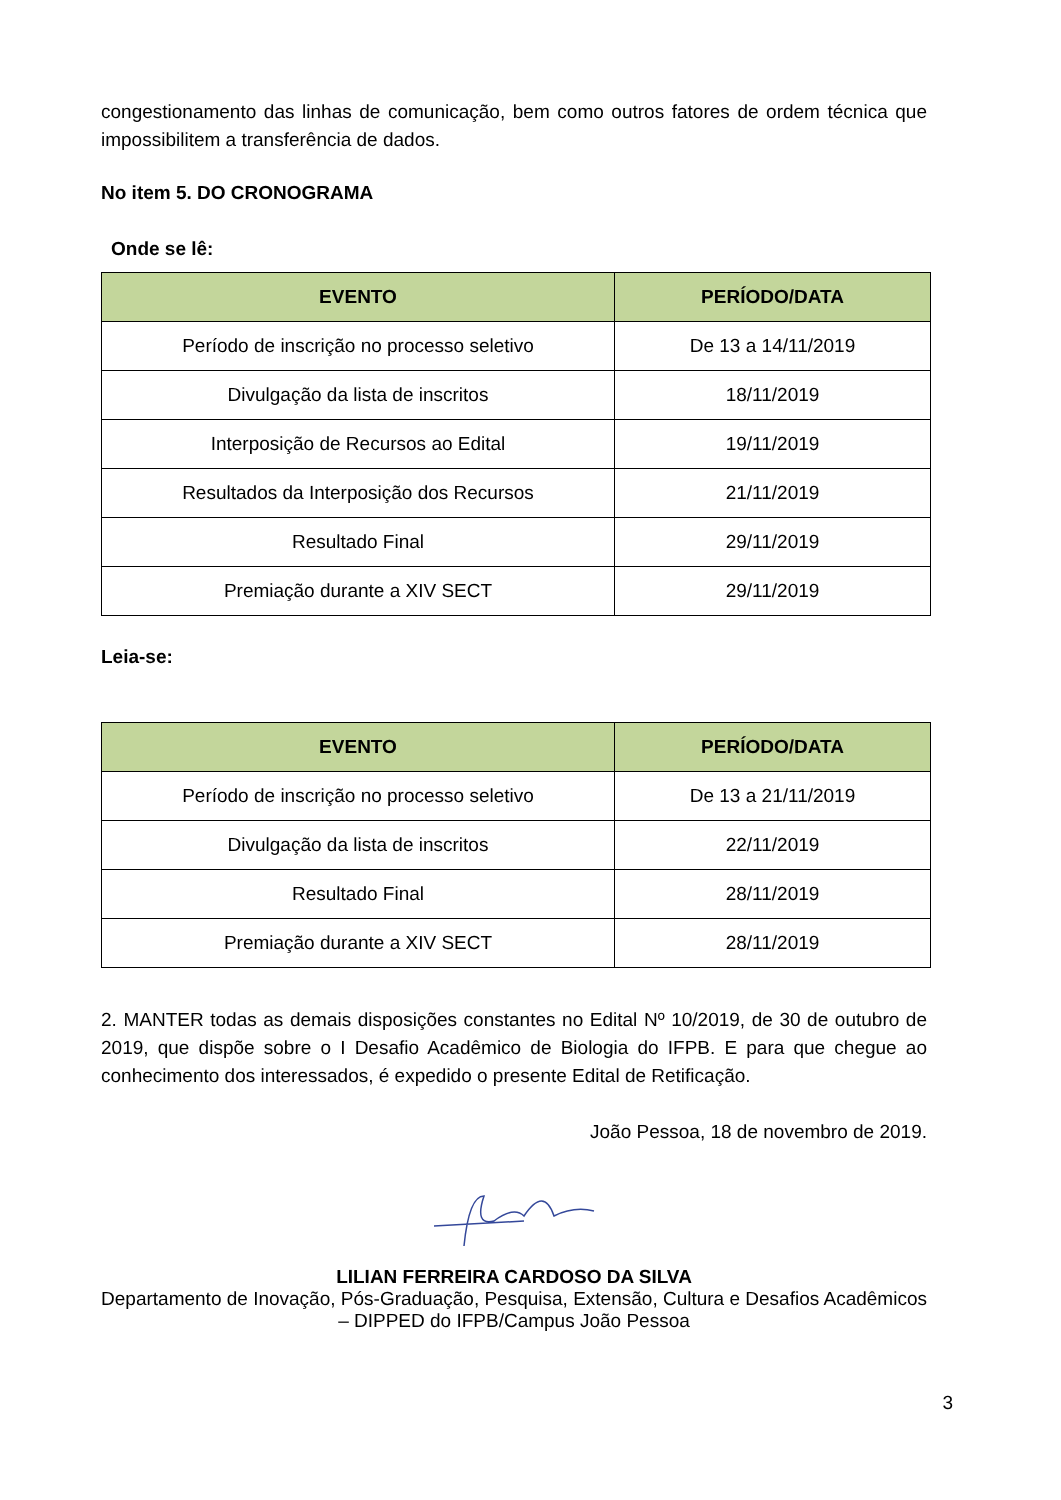congestionamento das linhas de comunicação, bem como outros fatores de ordem técnica que impossibilitem a transferência de dados.
No item 5. DO CRONOGRAMA
Onde se lê:
| EVENTO | PERÍODO/DATA |
| --- | --- |
| Período de inscrição no processo seletivo | De 13 a 14/11/2019 |
| Divulgação da lista de inscritos | 18/11/2019 |
| Interposição de Recursos ao Edital | 19/11/2019 |
| Resultados da Interposição dos Recursos | 21/11/2019 |
| Resultado Final | 29/11/2019 |
| Premiação durante a XIV SECT | 29/11/2019 |
Leia-se:
| EVENTO | PERÍODO/DATA |
| --- | --- |
| Período de inscrição no processo seletivo | De 13 a 21/11/2019 |
| Divulgação da lista de inscritos | 22/11/2019 |
| Resultado Final | 28/11/2019 |
| Premiação durante a XIV SECT | 28/11/2019 |
2. MANTER todas as demais disposições constantes no Edital Nº 10/2019, de 30 de outubro de 2019, que dispõe sobre o I Desafio Acadêmico de Biologia do IFPB. E para que chegue ao conhecimento dos interessados, é expedido o presente Edital de Retificação.
João Pessoa, 18 de novembro de 2019.
LILIAN FERREIRA CARDOSO DA SILVA
Departamento de Inovação, Pós-Graduação, Pesquisa, Extensão, Cultura e Desafios Acadêmicos – DIPPED do IFPB/Campus João Pessoa
3